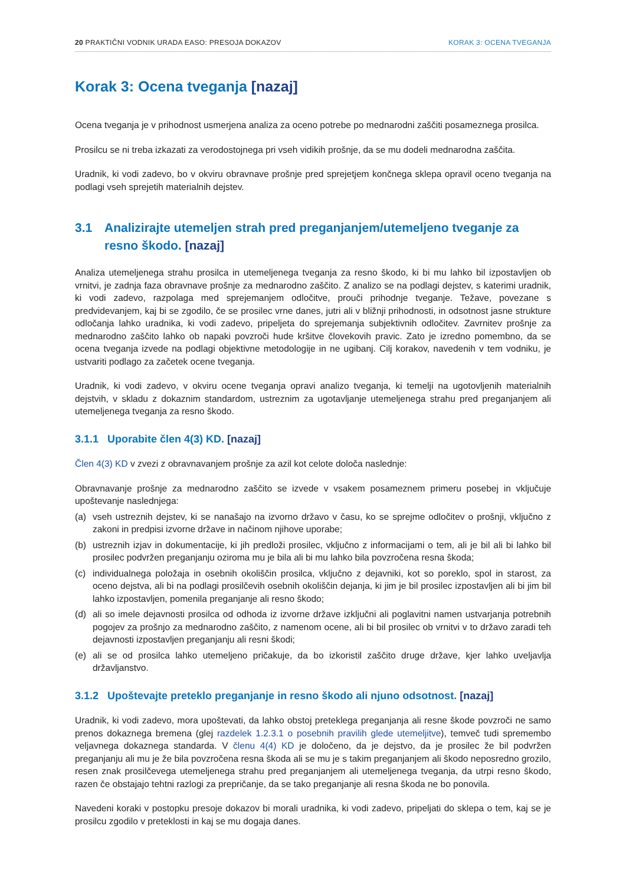20 PRAKTIČNI VODNIK URADA EASO: PRESOJA DOKAZOV KORAK 3: OCENA TVEGANJA
Korak 3: Ocena tveganja [nazaj]
Ocena tveganja je v prihodnost usmerjena analiza za oceno potrebe po mednarodni zaščiti posameznega prosilca.
Prosilcu se ni treba izkazati za verodostojnega pri vseh vidikih prošnje, da se mu dodeli mednarodna zaščita.
Uradnik, ki vodi zadevo, bo v okviru obravnave prošnje pred sprejetjem končnega sklepa opravil oceno tveganja na podlagi vseh sprejetih materialnih dejstev.
3.1 Analizirajte utemeljen strah pred preganjanjem/utemeljeno tveganje za resno škodo. [nazaj]
Analiza utemeljenega strahu prosilca in utemeljenega tveganja za resno škodo, ki bi mu lahko bil izpostavljen ob vrnitvi, je zadnja faza obravnave prošnje za mednarodno zaščito. Z analizo se na podlagi dejstev, s katerimi uradnik, ki vodi zadevo, razpolaga med sprejemanjem odločitve, prouči prihodnje tveganje. Težave, povezane s predvidevanjem, kaj bi se zgodilo, če se prosilec vrne danes, jutri ali v bližnji prihodnosti, in odsotnost jasne strukture odločanja lahko uradnika, ki vodi zadevo, pripeljeta do sprejemanja subjektivnih odločitev. Zavrnitev prošnje za mednarodno zaščito lahko ob napaki povzroči hude kršitve človekovih pravic. Zato je izredno pomembno, da se ocena tveganja izvede na podlagi objektivne metodologije in ne ugibanj. Cilj korakov, navedenih v tem vodniku, je ustvariti podlago za začetek ocene tveganja.
Uradnik, ki vodi zadevo, v okviru ocene tveganja opravi analizo tveganja, ki temelji na ugotovljenih materialnih dejstvih, v skladu z dokaznim standardom, ustreznim za ugotavljanje utemeljenega strahu pred preganjanjem ali utemeljenega tveganja za resno škodo.
3.1.1 Uporabite člen 4(3) KD. [nazaj]
Člen 4(3) KD v zvezi z obravnavanjem prošnje za azil kot celote določa naslednje:
Obravnavanje prošnje za mednarodno zaščito se izvede v vsakem posameznem primeru posebej in vključuje upoštevanje naslednjega:
(a) vseh ustreznih dejstev, ki se nanašajo na izvorno državo v času, ko se sprejme odločitev o prošnji, vključno z zakoni in predpisi izvorne države in načinom njihove uporabe;
(b) ustreznih izjav in dokumentacije, ki jih predloži prosilec, vključno z informacijami o tem, ali je bil ali bi lahko bil prosilec podvržen preganjanju oziroma mu je bila ali bi mu lahko bila povzročena resna škoda;
(c) individualnega položaja in osebnih okoliščin prosilca, vključno z dejavniki, kot so poreklo, spol in starost, za oceno dejstva, ali bi na podlagi prosilčevih osebnih okoliščin dejanja, ki jim je bil prosilec izpostavljen ali bi jim bil lahko izpostavljen, pomenila preganjanje ali resno škodo;
(d) ali so imele dejavnosti prosilca od odhoda iz izvorne države izključni ali poglavitni namen ustvarjanja potrebnih pogojev za prošnjo za mednarodno zaščito, z namenom ocene, ali bi bil prosilec ob vrnitvi v to državo zaradi teh dejavnosti izpostavljen preganjanju ali resni škodi;
(e) ali se od prosilca lahko utemeljeno pričakuje, da bo izkoristil zaščito druge države, kjer lahko uveljavlja državljanstvo.
3.1.2 Upoštevajte preteklo preganjanje in resno škodo ali njuno odsotnost. [nazaj]
Uradnik, ki vodi zadevo, mora upoštevati, da lahko obstoj preteklega preganjanja ali resne škode povzroči ne samo prenos dokaznega bremena (glej razdelek 1.2.3.1 o posebnih pravilih glede utemeljitve), temveč tudi spremembo veljavnega dokaznega standarda. V členu 4(4) KD je določeno, da je dejstvo, da je prosilec že bil podvržen preganjanju ali mu je že bila povzročena resna škoda ali se mu je s takim preganjanjem ali škodo neposredno grozilo, resen znak prosilčevega utemeljenega strahu pred preganjanjem ali utemeljenega tveganja, da utrpi resno škodo, razen če obstajajo tehtni razlogi za prepričanje, da se tako preganjanje ali resna škoda ne bo ponovila.
Navedeni koraki v postopku presoje dokazov bi morali uradnika, ki vodi zadevo, pripeljati do sklepa o tem, kaj se je prosilcu zgodilo v preteklosti in kaj se mu dogaja danes.